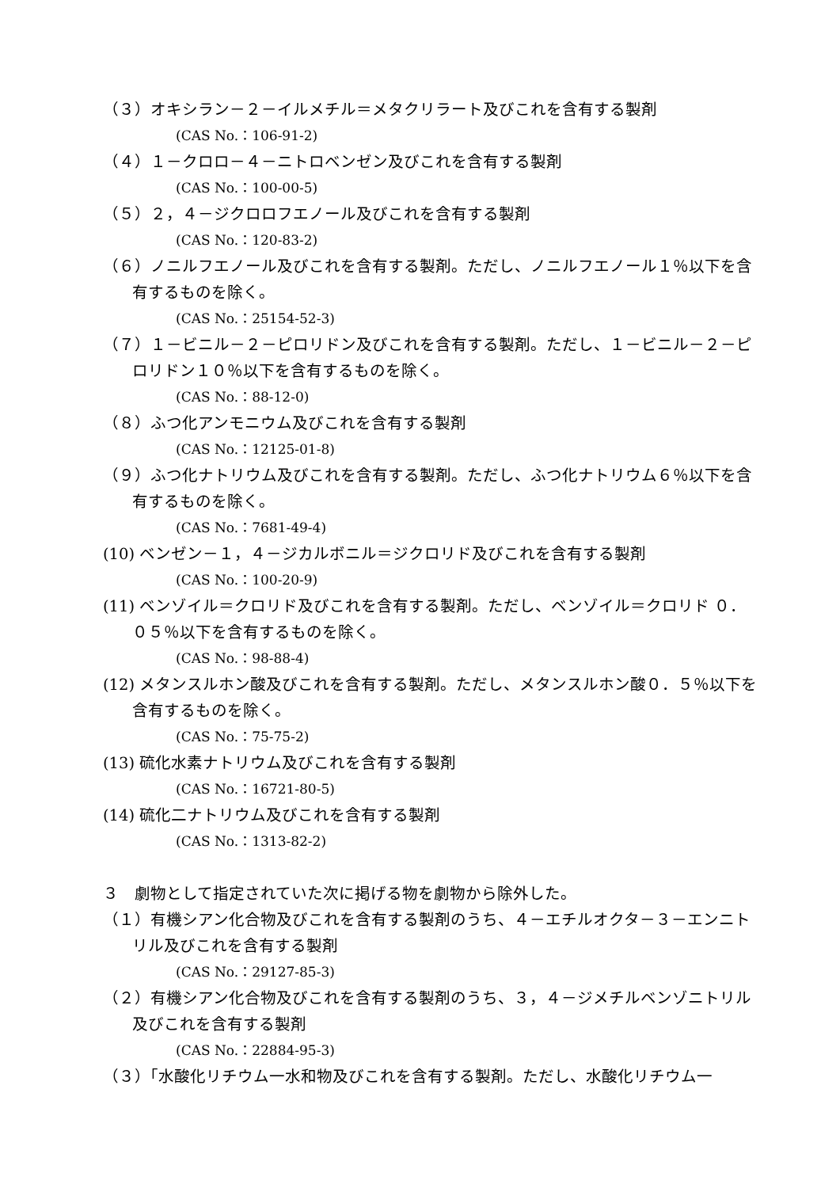（３）オキシラン－２－イルメチル＝メタクリラート及びこれを含有する製剤
(CAS No.：106-91-2)
（４）１－クロロ－４－ニトロベンゼン及びこれを含有する製剤
(CAS No.：100-00-5)
（５）２，４－ジクロロフエノール及びこれを含有する製剤
(CAS No.：120-83-2)
（６）ノニルフエノール及びこれを含有する製剤。ただし、ノニルフエノール１％以下を含有するものを除く。
(CAS No.：25154-52-3)
（７）１－ビニル－２－ピロリドン及びこれを含有する製剤。ただし、１－ビニル－２－ピロリドン１０％以下を含有するものを除く。
(CAS No.：88-12-0)
（８）ふつ化アンモニウム及びこれを含有する製剤
(CAS No.：12125-01-8)
（９）ふつ化ナトリウム及びこれを含有する製剤。ただし、ふつ化ナトリウム６％以下を含有するものを除く。
(CAS No.：7681-49-4)
(10) ベンゼン－１，４－ジカルボニル＝ジクロリド及びこれを含有する製剤
(CAS No.：100-20-9)
(11) ベンゾイル＝クロリド及びこれを含有する製剤。ただし、ベンゾイル＝クロリド ０．０５％以下を含有するものを除く。
(CAS No.：98-88-4)
(12) メタンスルホン酸及びこれを含有する製剤。ただし、メタンスルホン酸０．５％以下を含有するものを除く。
(CAS No.：75-75-2)
(13) 硫化水素ナトリウム及びこれを含有する製剤
(CAS No.：16721-80-5)
(14) 硫化二ナトリウム及びこれを含有する製剤
(CAS No.：1313-82-2)
３　劇物として指定されていた次に掲げる物を劇物から除外した。
（１）有機シアン化合物及びこれを含有する製剤のうち、４－エチルオクタ－３－エンニトリル及びこれを含有する製剤
(CAS No.：29127-85-3)
（２）有機シアン化合物及びこれを含有する製剤のうち、３，４－ジメチルベンゾニトリル及びこれを含有する製剤
(CAS No.：22884-95-3)
（３）「水酸化リチウム一水和物及びこれを含有する製剤。ただし、水酸化リチウム一